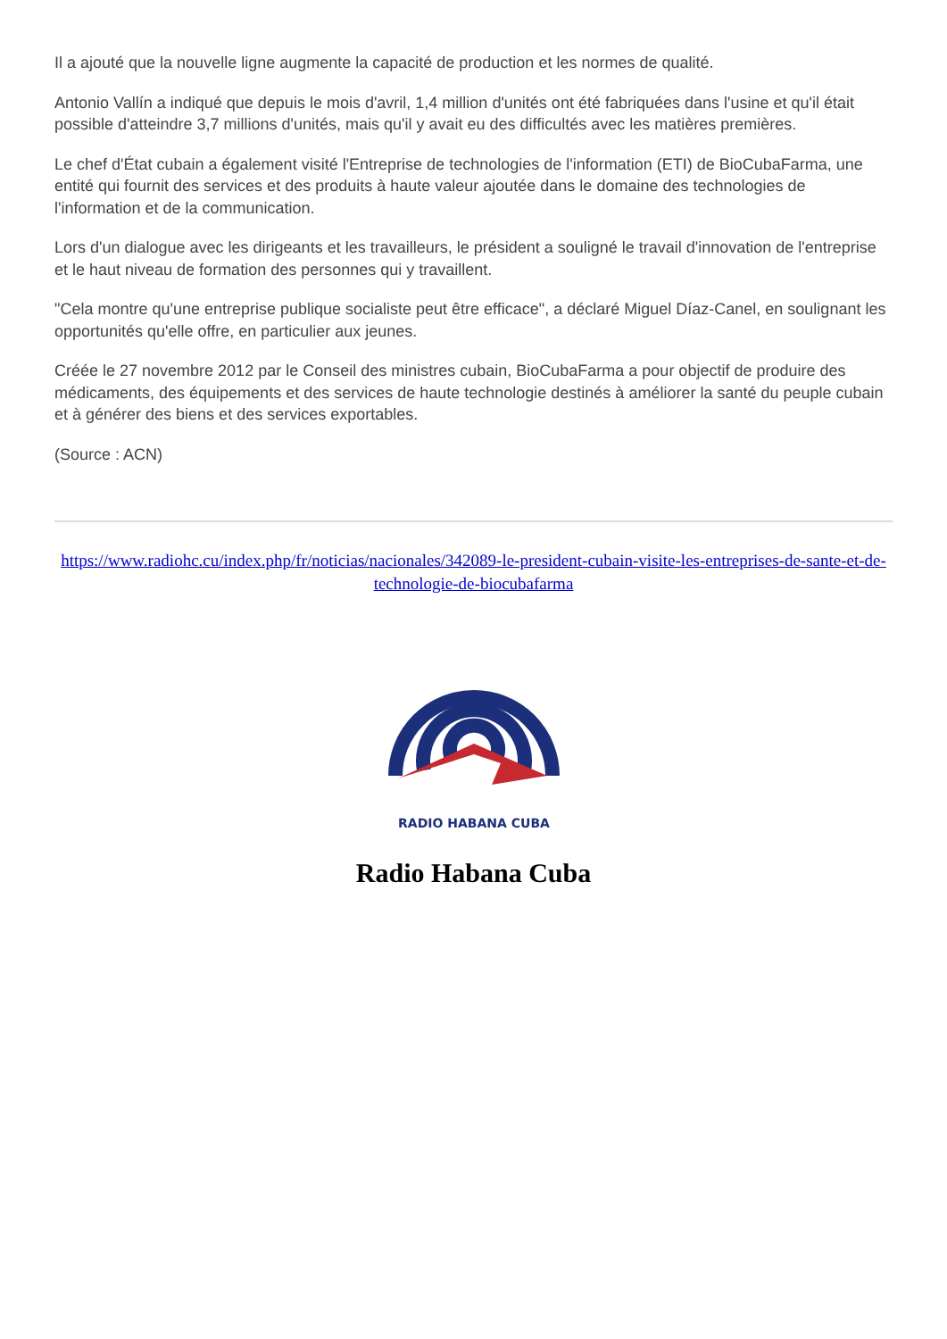Il a ajouté que la nouvelle ligne augmente la capacité de production et les normes de qualité.
Antonio Vallín a indiqué que depuis le mois d'avril, 1,4 million d'unités ont été fabriquées dans l'usine et qu'il était possible d'atteindre 3,7 millions d'unités, mais qu'il y avait eu des difficultés avec les matières premières.
Le chef d'État cubain a également visité l'Entreprise de technologies de l'information (ETI) de BioCubaFarma, une entité qui fournit des services et des produits à haute valeur ajoutée dans le domaine des technologies de l'information et de la communication.
Lors d'un dialogue avec les dirigeants et les travailleurs, le président a souligné le travail d'innovation de l'entreprise et le haut niveau de formation des personnes qui y travaillent.
"Cela montre qu'une entreprise publique socialiste peut être efficace", a déclaré Miguel Díaz-Canel, en soulignant les opportunités qu'elle offre, en particulier aux jeunes.
Créée le 27 novembre 2012 par le Conseil des ministres cubain, BioCubaFarma a pour objectif de produire des médicaments, des équipements et des services de haute technologie destinés à améliorer la santé du peuple cubain et à générer des biens et des services exportables.
(Source : ACN)
https://www.radiohc.cu/index.php/fr/noticias/nacionales/342089-le-president-cubain-visite-les-entreprises-de-sante-et-de-technologie-de-biocubafarma
RADIO HABANA CUBA
Radio Habana Cuba